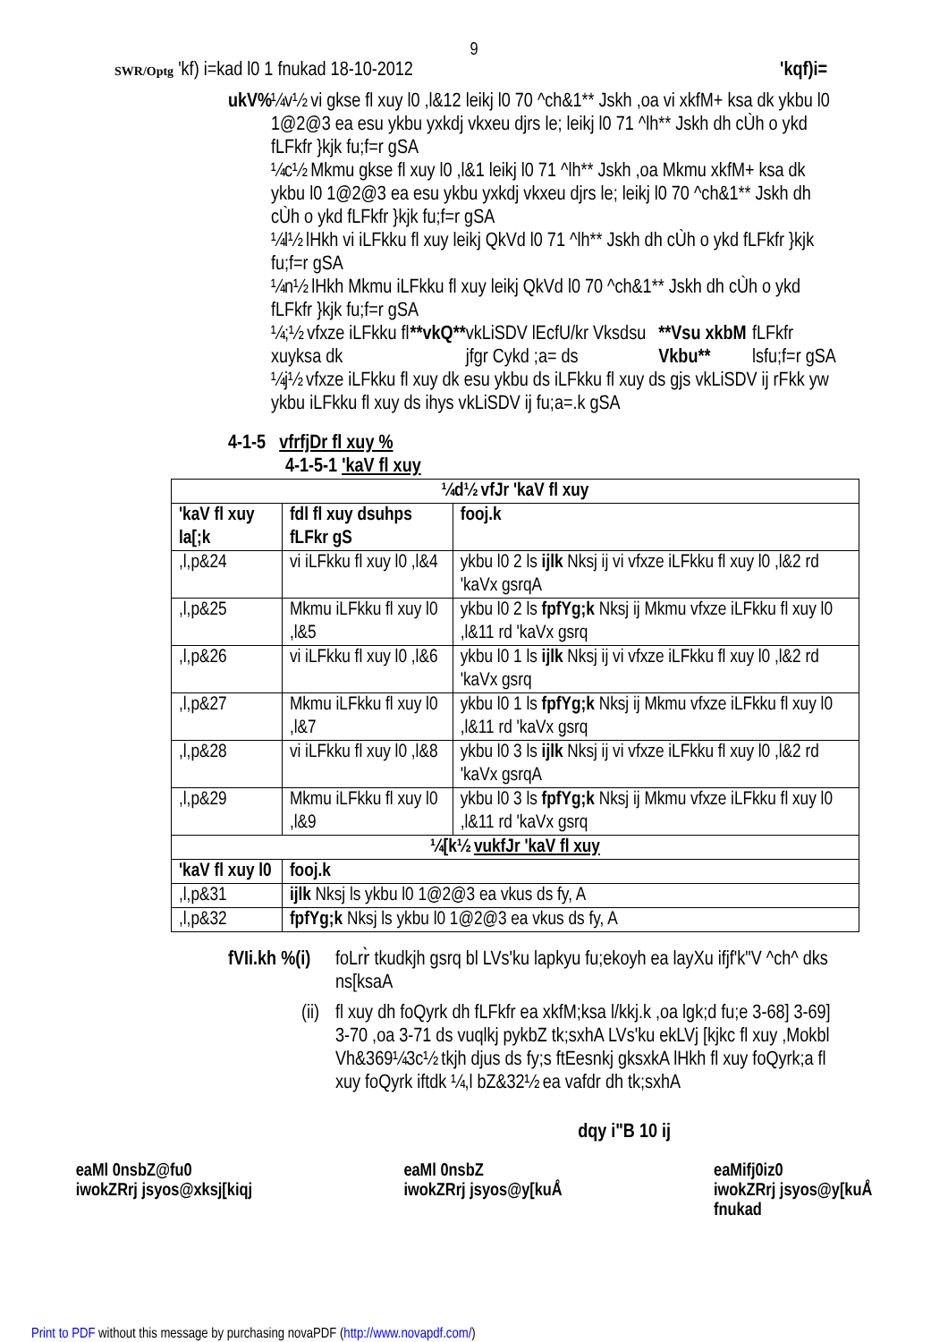9
SWR/Optg 'kf) i=kad l0 1 fnukad 18-10-2012 'kqf)i=
ukV% ¼v½ vi gkse fl xuy l0 ,l&12 leikj l0 70 ^ch&1** Jskh ,oa vi xkfM+ ksa dk ykbu l0 1@2@3 ea esu ykbu yxkdj vkxeu djrs le; leikj l0 71 ^lh** Jskh dh cÙh o ykd fLFkfr }kjk fu;f=r gSA
¼c½ Mkmu gkse fl xuy l0 ,l&1 leikj l0 71 ^lh** Jskh ,oa Mkmu xkfM+ ksa dk ykbu l0 1@2@3 ea esu ykbu yxkdj vkxeu djrs le; leikj l0 70 ^ch&1** Jskh dh cÙh o ykd fLFkfr }kjk fu;f=r gSA
¼l½ lHkh vi iLFkku fl xuy leikj QkVd l0 71 ^lh** Jskh dh cÙh o ykd fLFkfr }kjk fu;f=r gSA
¼n½ lHkh Mkmu iLFkku fl xuy leikj QkVd l0 70 ^ch&1** Jskh dh cÙh o ykd fLFkfr }kjk fu;f=r gSA
¼;½ vfxze iLFkku fl xuyksa dk **vkQ** vkLiSDV lEcfU/kr Vksdsu jfgr Cykd ;a= ds **Vsu xkbM Vkbu** fLFkfr lsfu;f=r gSA
¼j½ vfxze iLFkku fl xuy dk esu ykbu ds iLFkku fl xuy ds gjs vkLiSDV ij rFkk yw ykbu iLFkku fl xuy ds ihys vkLiSDV ij fu;a=.k gSA
4-1-5 vfrfjDr fl xuy %
4-1-5-1 'kaV fl xuy
| ¼d½ vfJr 'kaV fl xuy | | |
| --- | --- | --- |
| 'kaV fl xuy la[;k | fdl fl xuy dsuhps fLFkr gS | fooj.k |
| ,l,p&24 | vi iLFkku fl xuy l0 ,l&4 | ykbu l0 2 ls ijlk Nksj ij vi vfxze iLFkku fl xuy l0 ,l&2 rd 'kaVx gsrqA |
| ,l,p&25 | Mkmu iLFkku fl xuy l0 ,l&5 | ykbu l0 2 ls fpfYg;k Nksj ij Mkmu vfxze iLFkku fl xuy l0 ,l&11 rd 'kaVx gsrq |
| ,l,p&26 | vi iLFkku fl xuy l0 ,l&6 | ykbu l0 1 ls ijlk Nksj ij vi vfxze iLFkku fl xuy l0 ,l&2 rd 'kaVx gsrq |
| ,l,p&27 | Mkmu iLFkku fl xuy l0 ,l&7 | ykbu l0 1 ls fpfYg;k Nksj ij Mkmu vfxze iLFkku fl xuy l0 ,l&11 rd 'kaVx gsrq |
| ,l,p&28 | vi iLFkku fl xuy l0 ,l&8 | ykbu l0 3 ls ijlk Nksj ij vi vfxze iLFkku fl xuy l0 ,l&2 rd 'kaVx gsrqA |
| ,l,p&29 | Mkmu iLFkku fl xuy l0 ,l&9 | ykbu l0 3 ls fpfYg;k Nksj ij Mkmu vfxze iLFkku fl xuy l0 ,l&11 rd 'kaVx gsrq |
| ¼[k½ vukfJr 'kaV fl xuy | | |
| 'kaV fl xuy l0 | fooj.k | |
| ,l,p&31 | ijlk Nksj ls ykbu l0 1@2@3 ea vkus ds fy, A | |
| ,l,p&32 | fpfYg;k Nksj ls ykbu l0 1@2@3 ea vkus ds fy, A | |
fVIi.kh %(i) foLrr̀ tkudkjh gsrq bl LVs'ku lapkyu fu;ekoyh ea layXu ifjf'k"V ^ch^ dks ns[ksaA
(ii) fl xuy dh foQyrk dh fLFkfr ea xkfM;ksa l/kkj.k ,oa lgk;d fu;e 3-68] 3-69] 3-70 ,oa 3-71 ds vuqlkj pykbZ tk;sxhA LVs'ku ekLVj [kjkc fl xuy ,Mokbl Vh&369¼3c½ tkjh djus ds fy;s ftEesnkj gksxkA lHkh fl xuy foQyrk;a fl xuy foQyrk iftdk ¼,l bZ&32½ ea vafdr dh tk;sxhA
dqy i"B 10 ij
eaMl 0nsbZ@fu0
iwokZRrj jsyos@xksj[kiqj eaMl 0nsbZ
iwokZRrj jsyos@y[kuÅ eaMifj0iz0
iwokZRrj jsyos@y[kuÅ
fnukad
Print to PDF without this message by purchasing novaPDF (http://www.novapdf.com/)